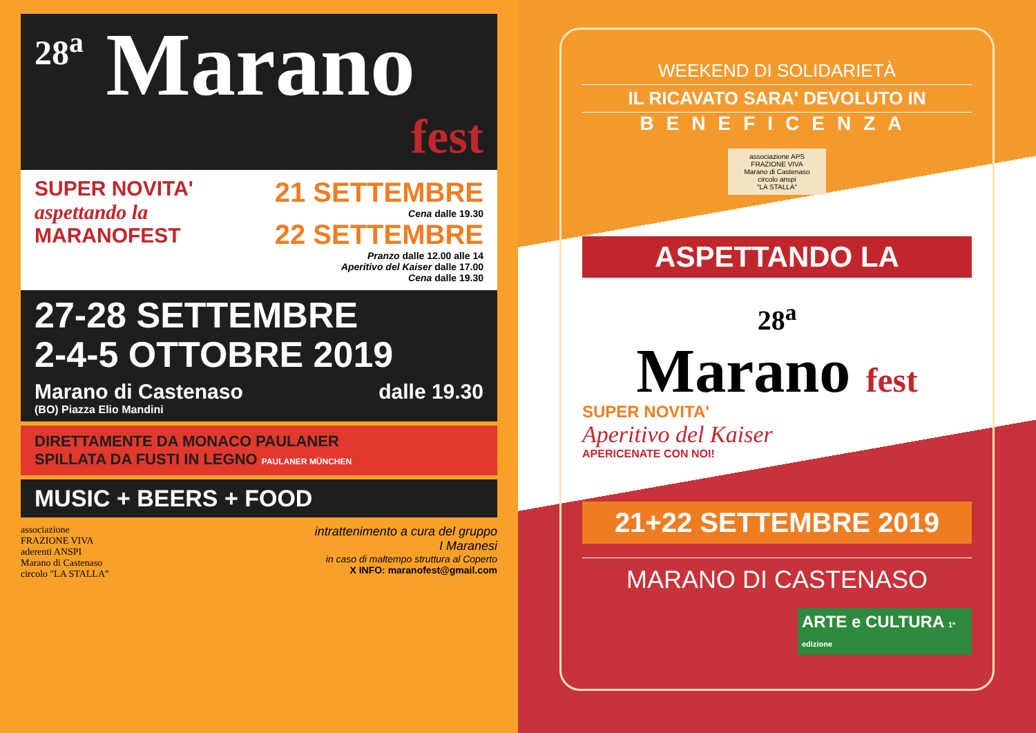<sup>28<sup>a</sup></sup> Marano
fest
SUPER NOVITA'
aspettando la
MARANOFEST
21 SETTEMBRE
Cena dalle 19.30
22 SETTEMBRE
Pranzo dalle 12.00 alle 14
Aperitivo del Kaiser dalle 17.00
Cena dalle 19.30
27-28 SETTEMBRE
2-4-5 OTTOBRE 2019
Marano di Castenaso dalle 19.30
(BO) Piazza Elio Mandini
DIRETTAMENTE DA MONACO PAULANER
SPILLATA DA FUSTI IN LEGNO PAULANER MÜNCHEN
MUSIC + BEERS + FOOD
associazione
FRAZIONE VIVA
aderenti ANSPI
Marano di Castenaso
circolo "LA STALLA"
intrattenimento a cura del gruppo
I Maranesi
in caso di maltempo struttura al Coperto
X INFO: maranofest@gmail.com
WEEKEND DI SOLIDARIETÀ
IL RICAVATO SARA' DEVOLUTO IN
BENEFICENZA
associazione APS
FRAZIONE VIVA
Marano di Castenaso
circolo anspi
"LA STALLA"
ASPETTANDO LA
28<sup>a</sup>
Marano fest
SUPER NOVITA'
Aperitivo del Kaiser
APERICENATE CON NOI!
21+22 SETTEMBRE 2019
MARANO DI CASTENASO
ARTE e CULTURA 1ª edizione